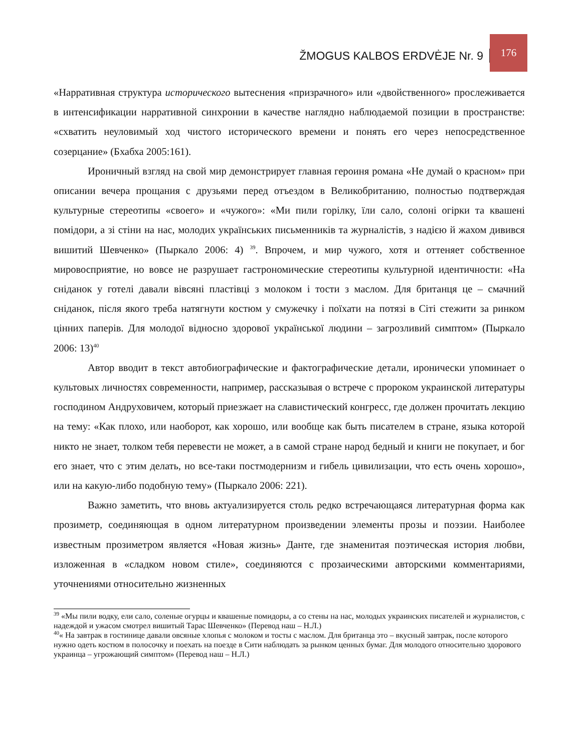ŽMOGUS KALBOS ERDVĖJE Nr. 9 176
«Нарративная структура исторического вытеснения «призрачного» или «двойственного» прослеживается в интенсификации нарративной синхронии в качестве наглядно наблюдаемой позиции в пространстве: «схватить неуловимый ход чистого исторического времени и понять его через непосредственное созерцание» (Бхабха 2005:161).
Ироничный взгляд на свой мир демонстрирует главная героиня романа «Не думай о красном» при описании вечера прощания с друзьями перед отъездом в Великобританию, полностью подтверждая культурные стереотипы «своего» и «чужого»: «Ми пили горілку, їли сало, солоні огірки та квашені помідори, а зі стіни на нас, молодих українських письменників та журналістів, з надією й жахом дивився вишитий Шевченко» (Пыркало 2006: 4) <sup>39</sup>. Впрочем, и мир чужого, хотя и оттеняет собственное мировосприятие, но вовсе не разрушает гастрономические стереотипы культурной идентичности: «На сніданок у готелі давали вівсяні пластівці з молоком і тости з маслом. Для британця це – смачний сніданок, після якого треба натягнути костюм у смужечку і поїхати на потязі в Сіті стежити за ринком цінних паперів. Для молодої відносно здорової української людини – загрозливий симптом» (Пыркало 2006: 13)<sup>40</sup>
Автор вводит в текст автобиографические и фактографические детали, иронически упоминает о культовых личностях современности, например, рассказывая о встрече с пророком украинской литературы господином Андруховичем, который приезжает на славистический конгресс, где должен прочитать лекцию на тему: «Как плохо, или наоборот, как хорошо, или вообще как быть писателем в стране, языка которой никто не знает, толком тебя перевести не может, а в самой стране народ бедный и книги не покупает, и бог его знает, что с этим делать, но все-таки постмодернизм и гибель цивилизации, что есть очень хорошо», или на какую-либо подобную тему» (Пыркало 2006: 221).
Важно заметить, что вновь актуализируется столь редко встречающаяся литературная форма как прозиметр, соединяющая в одном литературном произведении элементы прозы и поэзии. Наиболее известным прозиметром является «Новая жизнь» Данте, где знаменитая поэтическая история любви, изложенная в «сладком новом стиле», соединяются с прозаическими авторскими комментариями, уточнениями относительно жизненных
<sup>39</sup> «Мы пили водку, ели сало, соленые огурцы и квашеные помидоры, а со стены на нас, молодых украинских писателей и журналистов, с надеждой и ужасом смотрел вишитый Тарас Шевченко» (Перевод наш – Н.Л.)
<sup>40</sup> « На завтрак в гостинице давали овсяные хлопья с молоком и тосты с маслом. Для британца это – вкусный завтрак, после которого нужно одеть костюм в полосочку и поехать на поезде в Сити наблюдать за рынком ценных бумаг. Для молодого относительно здорового украинца – угрожающий симптом» (Перевод наш – Н.Л.)